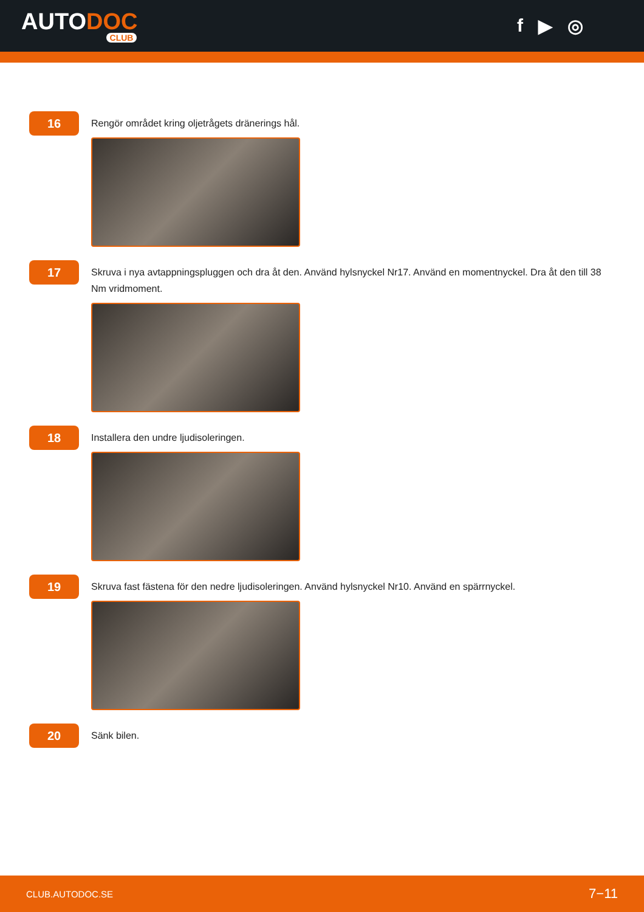AUTODOC
CLUB
f ▶ ◎
16
Rengör området kring oljetrågets dränerings hål.
17
Skruva i nya avtappningspluggen och dra åt den. Använd hylsnyckel Nr17. Använd en momentnyckel. Dra åt den till 38 Nm vridmoment.
18
Installera den undre ljudisoleringen.
19
Skruva fast fästena för den nedre ljudisoleringen. Använd hylsnyckel Nr10. Använd en spärrnyckel.
20
Sänk bilen.
CLUB.AUTODOC.SE 7−11